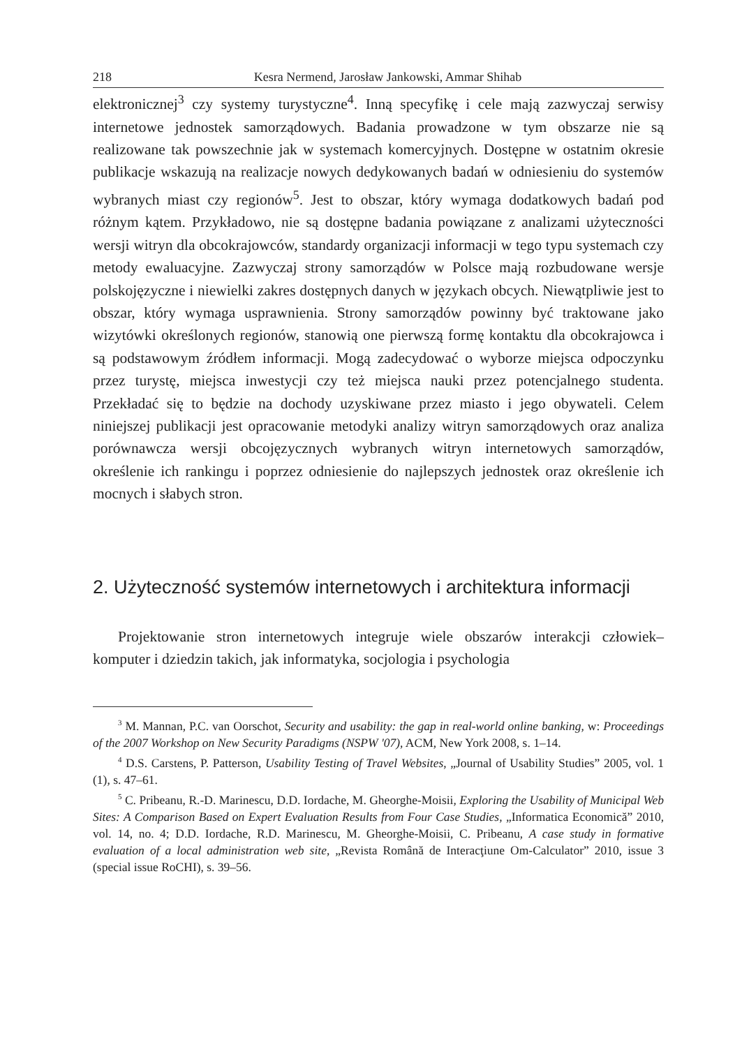218 Kesra Nermend, Jarosław Jankowski, Ammar Shihab
elektronicznej<sup>3</sup> czy systemy turystyczne<sup>4</sup>. Inną specyfikę i cele mają zazwyczaj serwisy internetowe jednostek samorządowych. Badania prowadzone w tym obszarze nie są realizowane tak powszechnie jak w systemach komercyjnych. Dostępne w ostatnim okresie publikacje wskazują na realizacje nowych dedykowanych badań w odniesieniu do systemów wybranych miast czy regionów<sup>5</sup>. Jest to obszar, który wymaga dodatkowych badań pod różnym kątem. Przykładowo, nie są dostępne badania powiązane z analizami użyteczności wersji witryn dla obcokrajowców, standardy organizacji informacji w tego typu systemach czy metody ewaluacyjne. Zazwyczaj strony samorządów w Polsce mają rozbudowane wersje polskojęzyczne i niewielki zakres dostępnych danych w językach obcych. Niewątpliwie jest to obszar, który wymaga usprawnienia. Strony samorządów powinny być traktowane jako wizytówki określonych regionów, stanowią one pierwszą formę kontaktu dla obcokrajowca i są podstawowym źródłem informacji. Mogą zadecydować o wyborze miejsca odpoczynku przez turystę, miejsca inwestycji czy też miejsca nauki przez potencjalnego studenta. Przekładać się to będzie na dochody uzyskiwane przez miasto i jego obywateli. Celem niniejszej publikacji jest opracowanie metodyki analizy witryn samorządowych oraz analiza porównawcza wersji obcojęzycznych wybranych witryn internetowych samorządów, określenie ich rankingu i poprzez odniesienie do najlepszych jednostek oraz określenie ich mocnych i słabych stron.
2. Użyteczność systemów internetowych i architektura informacji
Projektowanie stron internetowych integruje wiele obszarów interakcji człowiek–komputer i dziedzin takich, jak informatyka, socjologia i psychologia
<sup>3</sup> M. Mannan, P.C. van Oorschot, Security and usability: the gap in real-world online banking, w: Proceedings of the 2007 Workshop on New Security Paradigms (NSPW '07), ACM, New York 2008, s. 1–14.
<sup>4</sup> D.S. Carstens, P. Patterson, Usability Testing of Travel Websites, „Journal of Usability Studies” 2005, vol. 1 (1), s. 47–61.
<sup>5</sup> C. Pribeanu, R.-D. Marinescu, D.D. Iordache, M. Gheorghe-Moisii, Exploring the Usability of Municipal Web Sites: A Comparison Based on Expert Evaluation Results from Four Case Studies, „Informatica Economică” 2010, vol. 14, no. 4; D.D. Iordache, R.D. Marinescu, M. Gheorghe-Moisii, C. Pribeanu, A case study in formative evaluation of a local administration web site, „Revista Română de Interacţiune Om-Calculator” 2010, issue 3 (special issue RoCHI), s. 39–56.